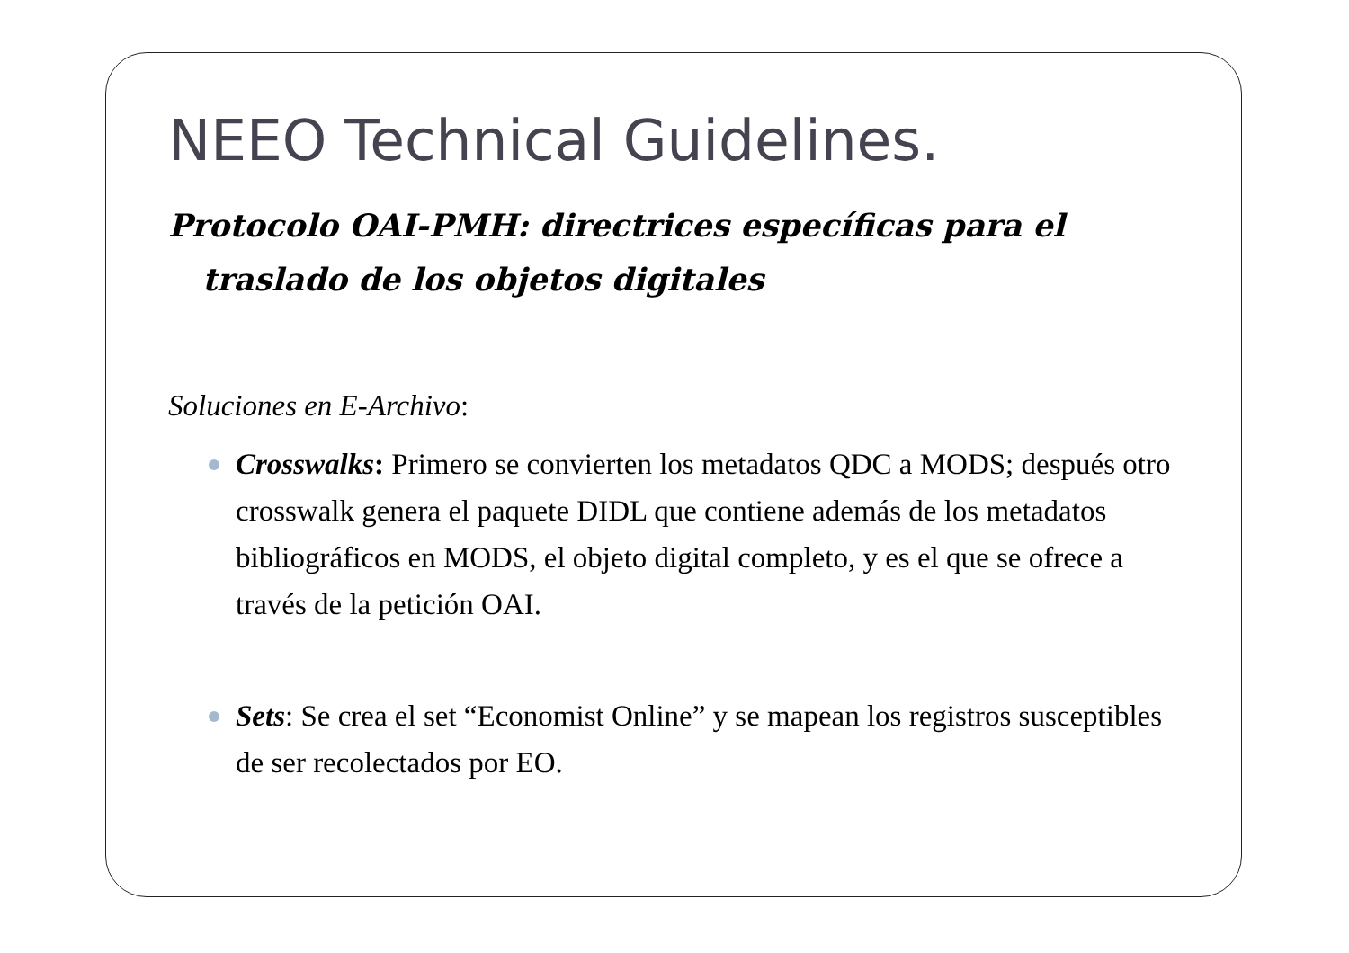NEEO Technical Guidelines.
Protocolo OAI-PMH: directrices específicas para el traslado de los objetos digitales
Soluciones en E-Archivo:
Crosswalks: Primero se convierten los metadatos QDC a MODS; después otro crosswalk genera el paquete DIDL que contiene además de los metadatos bibliográficos en MODS, el objeto digital completo, y es el que se ofrece a través de la petición OAI.
Sets: Se crea el set “Economist Online” y se mapean los registros susceptibles de ser recolectados por EO.